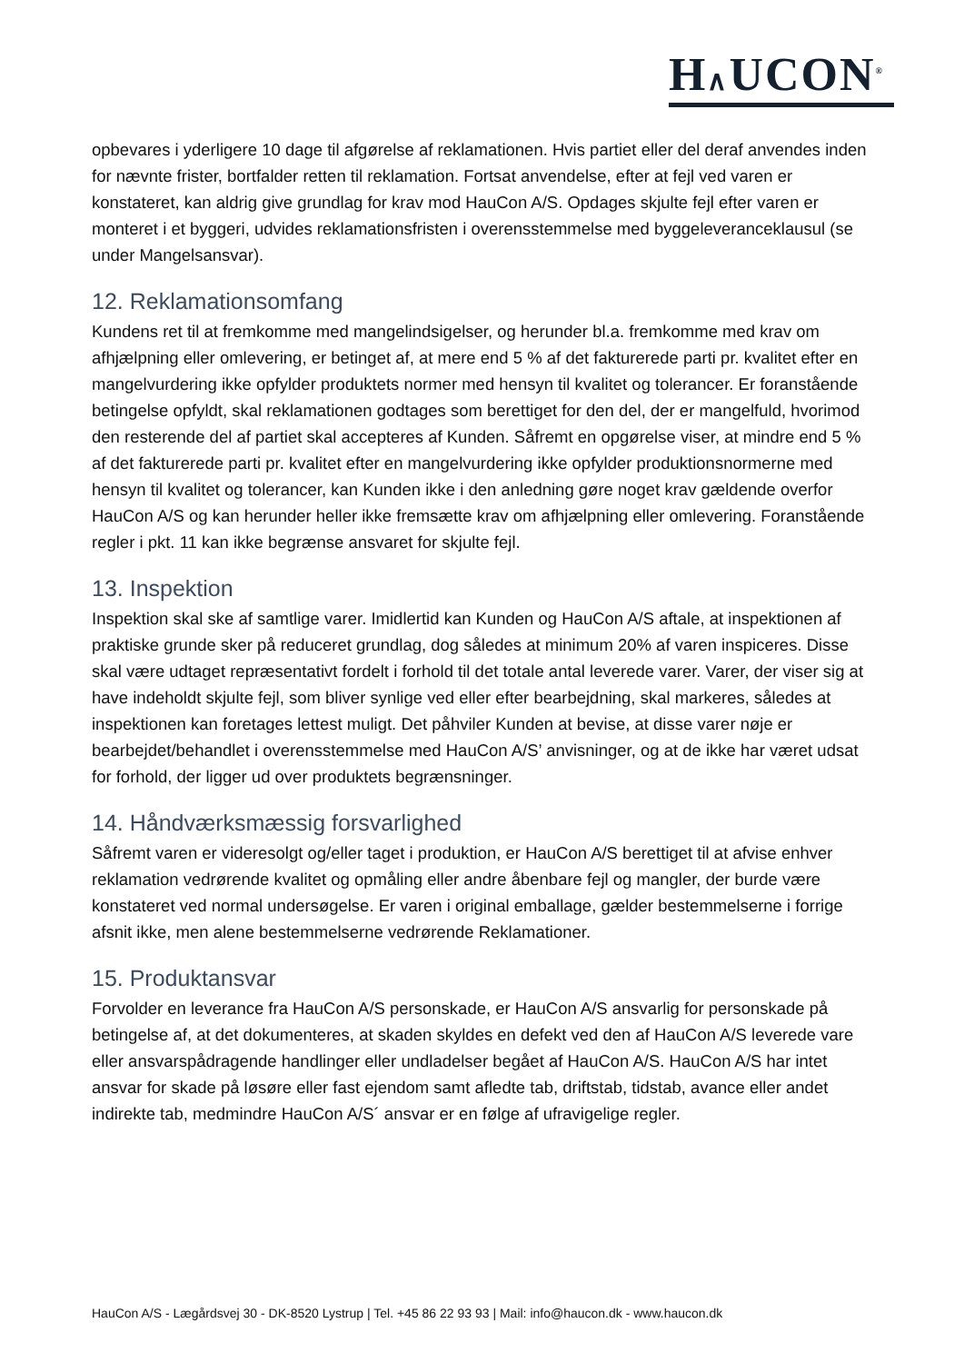H∧UCON<sup>®</sup>
opbevares i yderligere 10 dage til afgørelse af reklamationen. Hvis partiet eller del deraf anvendes inden for nævnte frister, bortfalder retten til reklamation. Fortsat anvendelse, efter at fejl ved varen er konstateret, kan aldrig give grundlag for krav mod HauCon A/S. Opdages skjulte fejl efter varen er monteret i et byggeri, udvides reklamationsfristen i overensstemmelse med byggeleveranceklausul (se under Mangelsansvar).
12. Reklamationsomfang
Kundens ret til at fremkomme med mangelindsigelser, og herunder bl.a. fremkomme med krav om afhjælpning eller omlevering, er betinget af, at mere end 5 % af det fakturerede parti pr. kvalitet efter en mangelvurdering ikke opfylder produktets normer med hensyn til kvalitet og tolerancer. Er foranstående betingelse opfyldt, skal reklamationen godtages som berettiget for den del, der er mangelfuld, hvorimod den resterende del af partiet skal accepteres af Kunden. Såfremt en opgørelse viser, at mindre end 5 % af det fakturerede parti pr. kvalitet efter en mangelvurdering ikke opfylder produktionsnormerne med hensyn til kvalitet og tolerancer, kan Kunden ikke i den anledning gøre noget krav gældende overfor HauCon A/S og kan herunder heller ikke fremsætte krav om afhjælpning eller omlevering. Foranstående regler i pkt. 11 kan ikke begrænse ansvaret for skjulte fejl.
13. Inspektion
Inspektion skal ske af samtlige varer. Imidlertid kan Kunden og HauCon A/S aftale, at inspektionen af praktiske grunde sker på reduceret grundlag, dog således at minimum 20% af varen inspiceres. Disse skal være udtaget repræsentativt fordelt i forhold til det totale antal leverede varer. Varer, der viser sig at have indeholdt skjulte fejl, som bliver synlige ved eller efter bearbejdning, skal markeres, således at inspektionen kan foretages lettest muligt. Det påhviler Kunden at bevise, at disse varer nøje er bearbejdet/behandlet i overensstemmelse med HauCon A/S’ anvisninger, og at de ikke har været udsat for forhold, der ligger ud over produktets begrænsninger.
14. Håndværksmæssig forsvarlighed
Såfremt varen er videresolgt og/eller taget i produktion, er HauCon A/S berettiget til at afvise enhver reklamation vedrørende kvalitet og opmåling eller andre åbenbare fejl og mangler, der burde være konstateret ved normal undersøgelse. Er varen i original emballage, gælder bestemmelserne i forrige afsnit ikke, men alene bestemmelserne vedrørende Reklamationer.
15. Produktansvar
Forvolder en leverance fra HauCon A/S personskade, er HauCon A/S ansvarlig for personskade på betingelse af, at det dokumenteres, at skaden skyldes en defekt ved den af HauCon A/S leverede vare eller ansvarspådragende handlinger eller undladelser begået af HauCon A/S. HauCon A/S har intet ansvar for skade på løsøre eller fast ejendom samt afledte tab, driftstab, tidstab, avance eller andet indirekte tab, medmindre HauCon A/S´ ansvar er en følge af ufravigelige regler.
HauCon A/S - Lægårdsvej 30 - DK-8520 Lystrup | Tel. +45 86 22 93 93 | Mail: info@haucon.dk - www.haucon.dk